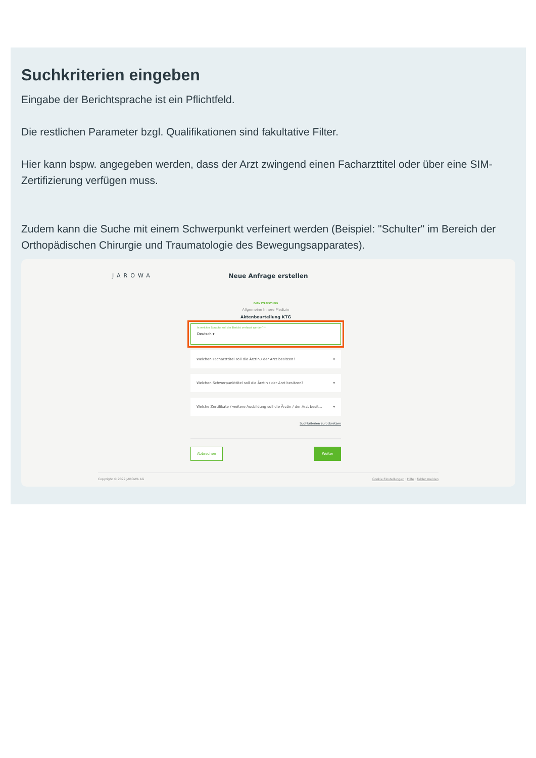Suchkriterien eingeben
Eingabe der Berichtsprache ist ein Pflichtfeld.
Die restlichen Parameter bzgl. Qualifikationen sind fakultative Filter.
Hier kann bspw. angegeben werden, dass der Arzt zwingend einen Facharzttitel oder über eine SIM-Zertifizierung verfügen muss.
Zudem kann die Suche mit einem Schwerpunkt verfeinert werden (Beispiel: "Schulter" im Bereich der Orthopädischen Chirurgie und Traumatologie des Bewegungsapparates).
JAROWA
Neue Anfrage erstellen
DIENSTLEISTUNG
Allgemeine Innere Medizin
Aktenbeurteilung KTG
In welcher Sprache soll der Bericht verfasst werden? *
Deutsch ▾
Welchen Facharzttitel soll die Ärztin / der Arzt besitzen? ▾
Welchen Schwerpunkttitel soll die Ärztin / der Arzt besitzen? ▾
Welche Zertifikate / weitere Ausbildung soll die Ärztin / der Arzt besit... ▾
Suchkriterien zurücksetzen
Abbrechen Weiter
Copyright © 2022 JAROWA AG Cookie Einstellungen · Hilfe · Fehler melden